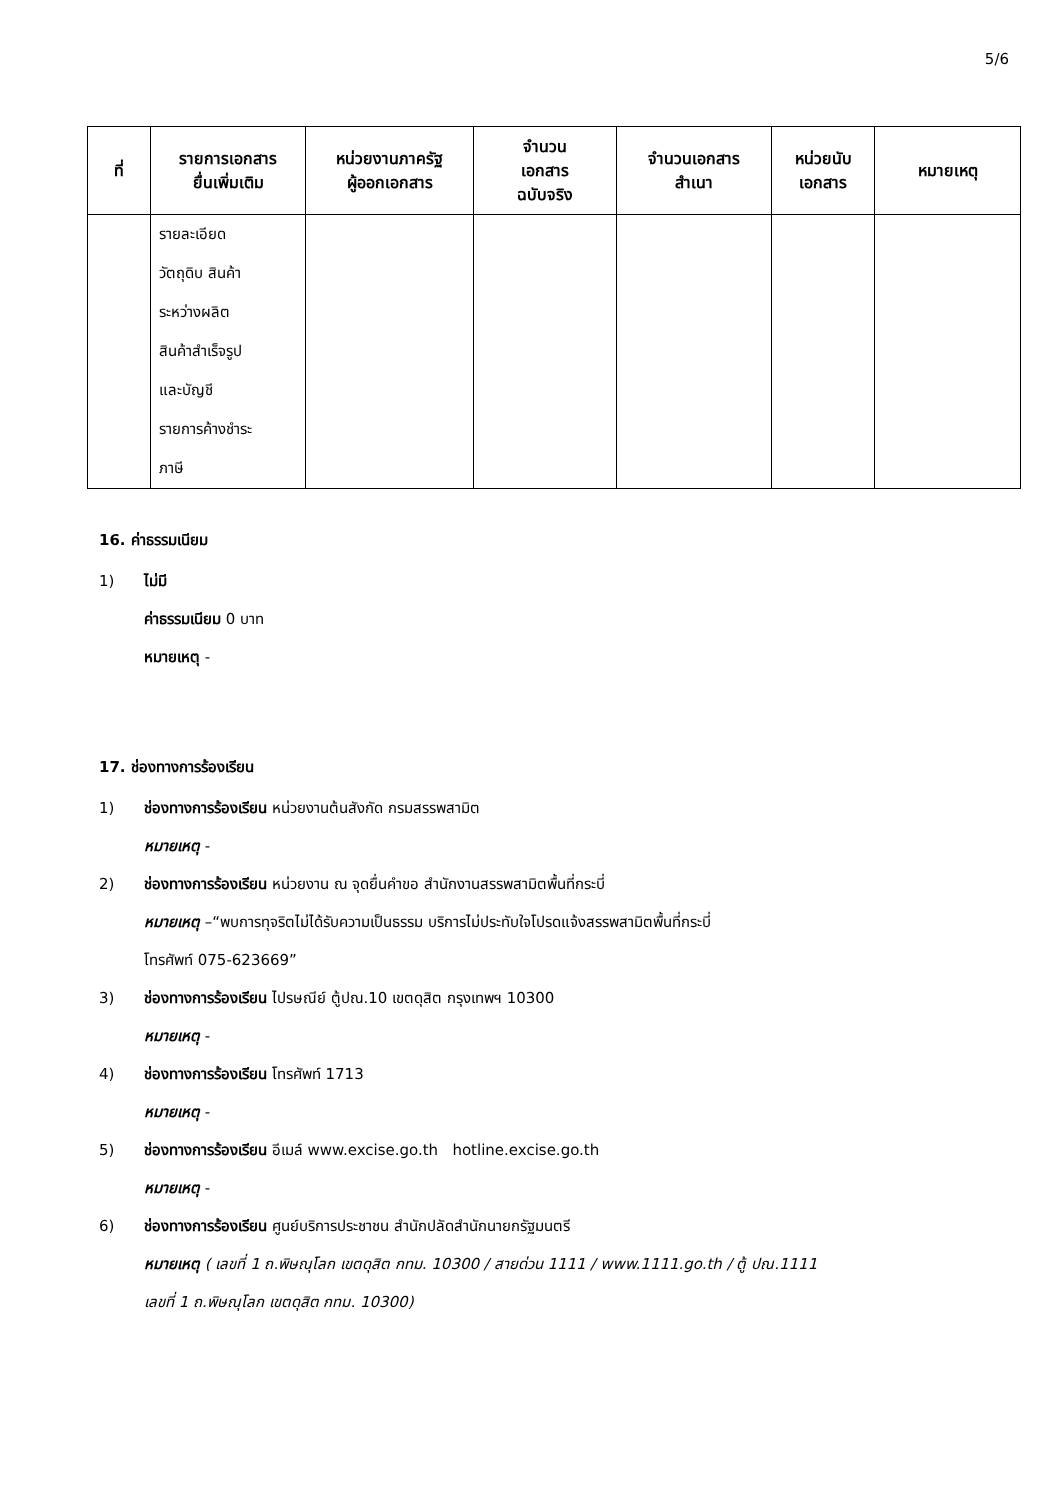5/6
| ที่ | รายการเอกสาร ยื่นเพิ่มเติม | หน่วยงานภาครัฐ ผู้ออกเอกสาร | จำนวน เอกสาร ฉบับจริง | จำนวนเอกสาร สำเนา | หน่วยนับ เอกสาร | หมายเหตุ |
| --- | --- | --- | --- | --- | --- | --- |
| | รายละเอียด วัตถุดิบ สินค้า ระหว่างผลิต สินค้าสำเร็จรูป และบัญชี รายการค้างชำระ ภาษี | | | | | |
16. ค่าธรรมเนียม
1) ไม่มี
ค่าธรรมเนียม 0 บาท
หมายเหตุ -
17. ช่องทางการร้องเรียน
1) ช่องทางการร้องเรียน หน่วยงานต้นสังกัด กรมสรรพสามิต
หมายเหตุ -
2) ช่องทางการร้องเรียน หน่วยงาน ณ จุดยื่นคำขอ สำนักงานสรรพสามิตพื้นที่กระบี่
หมายเหตุ –“พบการทุจริตไม่ได้รับความเป็นธรรม บริการไม่ประทับใจโปรดแจ้งสรรพสามิตพื้นที่กระบี่
โทรศัพท์ 075-623669”
3) ช่องทางการร้องเรียน ไปรษณีย์ ตู้ปณ.10 เขตดุสิต กรุงเทพฯ 10300
หมายเหตุ -
4) ช่องทางการร้องเรียน โทรศัพท์ 1713
หมายเหตุ -
5) ช่องทางการร้องเรียน อีเมล์ www.excise.go.th hotline.excise.go.th
หมายเหตุ -
6) ช่องทางการร้องเรียน ศูนย์บริการประชาชน สำนักปลัดสำนักนายกรัฐมนตรี
หมายเหตุ ( เลขที่ 1 ถ.พิษณุโลก เขตดุสิต กทม. 10300 / สายด่วน 1111 / www.1111.go.th / ตู้ ปณ.1111
เลขที่ 1 ถ.พิษณุโลก เขตดุสิต กทม. 10300)